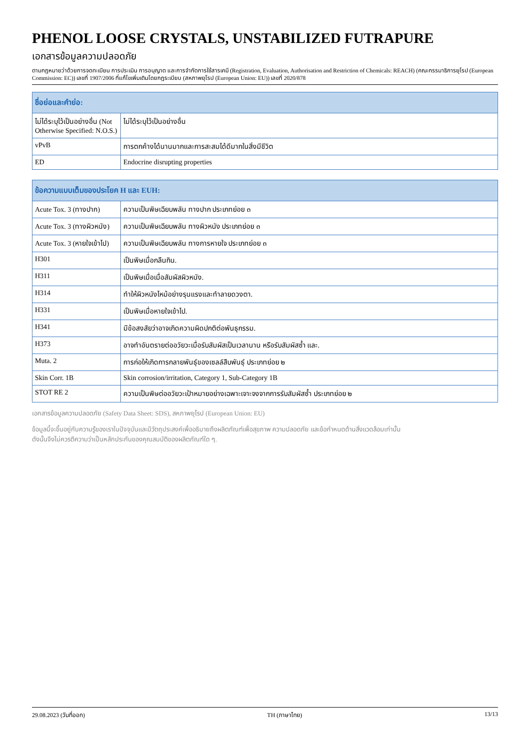PHENOL LOOSE CRYSTALS, UNSTABILIZED FUTRAPURE
เอกสารข้อมูลความปลอดภัย
ตามกฎหมายว่าด้วยการจดทะเบียน การประเมิน การอนุญาต และการจำกัดการใช้สารเคมี (Registration, Evaluation, Authorisation and Restriction of Chemicals: REACH) (คณะกรรมาธิการยุโรป (European Commission: EC)) เลขที่ 1907/2006 ที่แก้ไขเพิ่มเติมโดยกฎระเบียบ (สหภาพยุโรป (European Union: EU)) เลขที่ 2020/878
| ชื่อย่อและคำย่อ: | |
| --- | --- |
| ไม่ได้ระบุไว้เป็นอย่างอื่น (Not Otherwise Specified: N.O.S.) | ไม่ได้ระบุไว้เป็นอย่างอื่น |
| vPvB | การตกค้างได้นานมากและการสะสมได้ดีมากในสิ่งมีชีวิต |
| ED | Endocrine disrupting properties |
| ข้อความแบบเต็มของประโยค H และ EUH: | |
| --- | --- |
| Acute Tox. 3 (ทางปาก) | ความเป็นพิษเฉียบพลัน ทางปาก ประเภทย่อย ๓ |
| Acute Tox. 3 (ทางผิวหนัง) | ความเป็นพิษเฉียบพลัน ทางผิวหนัง ประเภทย่อย ๓ |
| Acute Tox. 3 (หายใจเข้าไป) | ความเป็นพิษเฉียบพลัน ทางการหายใจ ประเภทย่อย ๓ |
| H301 | เป็นพิษเมื่อกลืนกิน. |
| H311 | เป็นพิษเมื่อเมื่อสัมผัสผิวหนัง. |
| H314 | ทำให้ผิวหนังไหม้อย่างรุนแรงและทำลายดวงตา. |
| H331 | เป็นพิษเมื่อหายใจเข้าไป. |
| H341 | มีข้อสงสัยว่าอาจเกิดความผิดปกติต่อพันธุกรรม. |
| H373 | อาจทำอันตรายต่ออวัยวะเมื่อรับสัมผัสเป็นเวลานาน หรือรับสัมผัสซ้ำ และ. |
| Muta. 2 | การก่อให้เกิดการกลายพันธุ์ของเซลล์สืบพันธุ์ ประเภทย่อย ๒ |
| Skin Corr. 1B | Skin corrosion/irritation, Category 1, Sub-Category 1B |
| STOT RE 2 | ความเป็นพิษต่ออวัยวะเป้าหมายอย่างเฉพาะเจาะจงจากการรับสัมผัสซ้ำ ประเภทย่อย ๒ |
เอกสารข้อมูลความปลอดภัย (Safety Data Sheet: SDS), สหภาพยุโรป (European Union: EU)
ข้อมูลนี้จะขึ้นอยู่กับความรู้ของเราในปัจจุบันและมีวัตถุประสงค์เพื่ออธิบายถึงผลิตภัณฑ์เพื่อสุขภาพ ความปลอดภัย และข้อกำหนดด้านสิ่งแวดล้อมเท่านั้น
ดังนั้นจึงไม่ควรตีความว่าเป็นหลักประกันของคุณสมบัติของผลิตภัณฑ์ใด ๆ.
29.08.2023 (วันที่ออก) TH (ภาษาไทย) 13/13